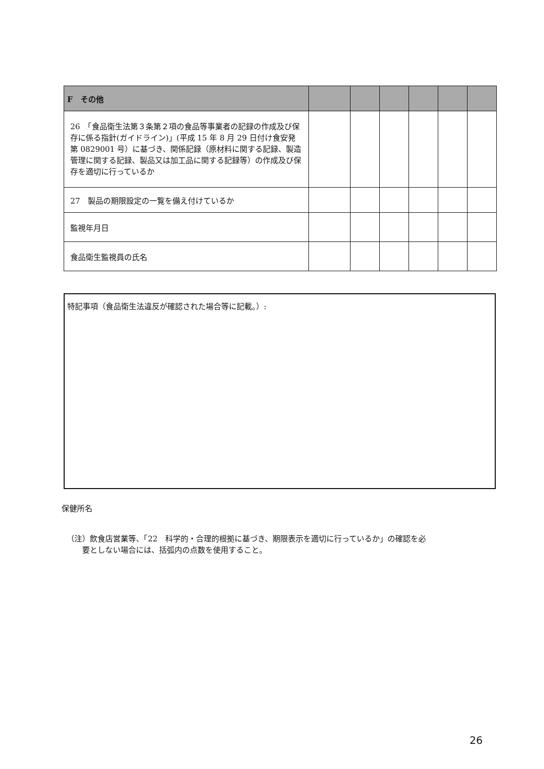| F その他 | | | | | | |
| 26 「食品衛生法第３条第２項の食品等事業者の記録の作成及び保存に係る指針(ガイドライン)」(平成 15 年 8 月 29 日付け食安発第 0829001 号）に基づき、関係記録（原材料に関する記録、製造管理に関する記録、製品又は加工品に関する記録等）の作成及び保存を適切に行っているか | | | | | | |
| 27 製品の期限設定の一覧を備え付けているか | | | | | | |
| 監視年月日 | | | | | | |
| 食品衛生監視員の氏名 | | | | | | |
特記事項（食品衛生法違反が確認された場合等に記載。）:
保健所名
（注）飲食店営業等、「22　科学的・合理的根拠に基づき、期限表示を適切に行っているか」の確認を必
　　要としない場合には、括弧内の点数を使用すること。
26